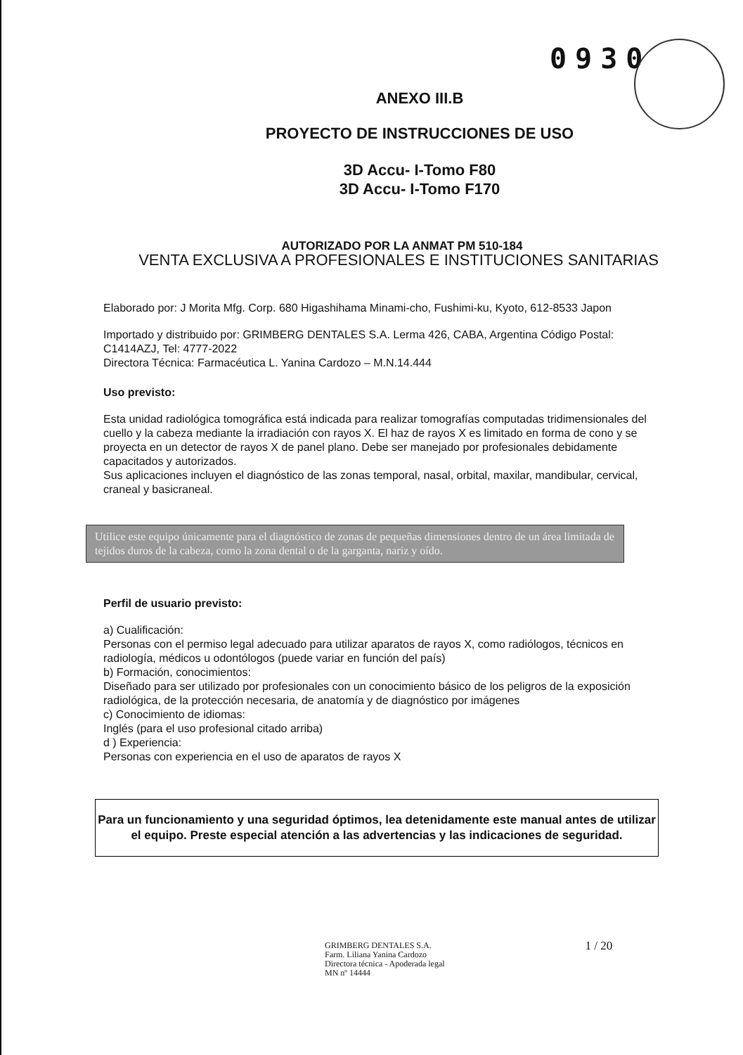0930
ANEXO III.B
PROYECTO DE INSTRUCCIONES DE USO
3D Accu- I-Tomo F80
3D Accu- I-Tomo F170
AUTORIZADO POR LA ANMAT PM 510-184
VENTA EXCLUSIVA A PROFESIONALES E INSTITUCIONES SANITARIAS
Elaborado por: J Morita Mfg. Corp. 680 Higashihama Minami-cho, Fushimi-ku, Kyoto, 612-8533 Japon
Importado y distribuido por: GRIMBERG DENTALES S.A. Lerma 426, CABA, Argentina Código Postal: C1414AZJ, Tel: 4777-2022
Directora Técnica: Farmacéutica L. Yanina Cardozo – M.N.14.444
Uso previsto:
Esta unidad radiológica tomográfica está indicada para realizar tomografías computadas tridimensionales del cuello y la cabeza mediante la irradiación con rayos X. El haz de rayos X es limitado en forma de cono y se proyecta en un detector de rayos X de panel plano. Debe ser manejado por profesionales debidamente capacitados y autorizados.
Sus aplicaciones incluyen el diagnóstico de las zonas temporal, nasal, orbital, maxilar, mandibular, cervical, craneal y basicraneal.
Utilice este equipo únicamente para el diagnóstico de zonas de pequeñas dimensiones dentro de un área limitada de tejidos duros de la cabeza, como la zona dental o de la garganta, nariz y oído.
Perfil de usuario previsto:
a) Cualificación:
Personas con el permiso legal adecuado para utilizar aparatos de rayos X, como radiólogos, técnicos en radiología, médicos u odontólogos (puede variar en función del país)
b) Formación, conocimientos:
Diseñado para ser utilizado por profesionales con un conocimiento básico de los peligros de la exposición radiológica, de la protección necesaria, de anatomía y de diagnóstico por imágenes
c) Conocimiento de idiomas:
Inglés (para el uso profesional citado arriba)
d ) Experiencia:
Personas con experiencia en el uso de aparatos de rayos X
Para un funcionamiento y una seguridad óptimos, lea detenidamente este manual antes de utilizar el equipo. Preste especial atención a las advertencias y las indicaciones de seguridad.
GRIMBERG DENTALES S.A.
Farm. Liliana Yanina Cardozo
Directora técnica - Apoderada legal
MN nº 14444
1 / 20